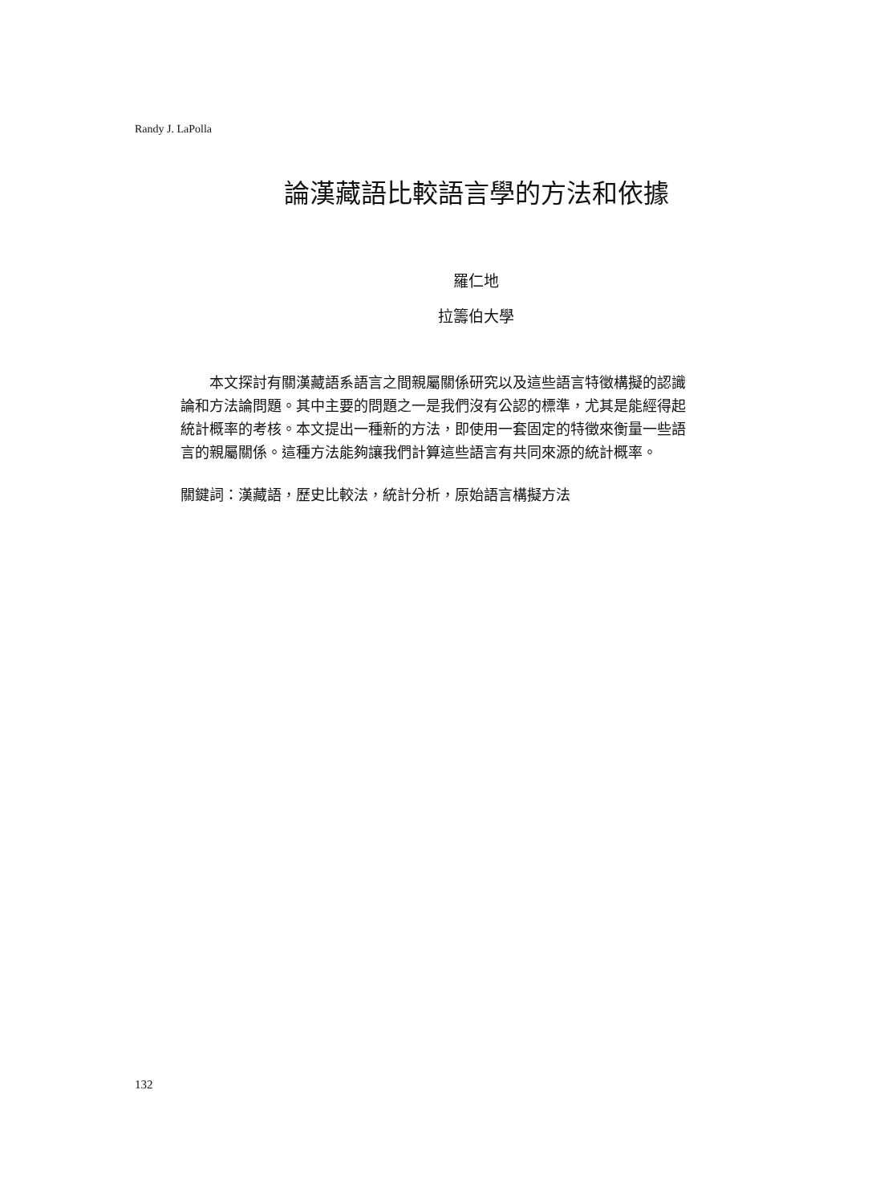Randy J. LaPolla
論漢藏語比較語言學的方法和依據
羅仁地
拉籌伯大學
  本文探討有關漢藏語系語言之間親屬關係研究以及這些語言特徵構擬的認識論和方法論問題。其中主要的問題之一是我們沒有公認的標準，尤其是能經得起統計概率的考核。本文提出一種新的方法，即使用一套固定的特徵來衡量一些語言的親屬關係。這種方法能夠讓我們計算這些語言有共同來源的統計概率。
關鍵詞：漢藏語，歷史比較法，統計分析，原始語言構擬方法
132